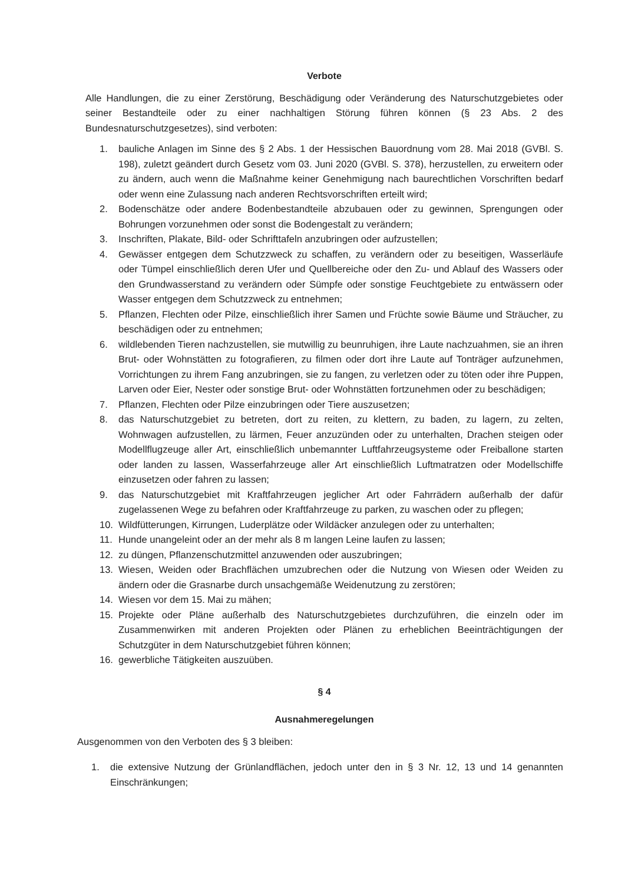Verbote
Alle Handlungen, die zu einer Zerstörung, Beschädigung oder Veränderung des Naturschutzgebietes oder seiner Bestandteile oder zu einer nachhaltigen Störung führen können (§ 23 Abs. 2 des Bundesnaturschutzgesetzes), sind verboten:
1. bauliche Anlagen im Sinne des § 2 Abs. 1 der Hessischen Bauordnung vom 28. Mai 2018 (GVBl. S. 198), zuletzt geändert durch Gesetz vom 03. Juni 2020 (GVBl. S. 378), herzustellen, zu erweitern oder zu ändern, auch wenn die Maßnahme keiner Genehmigung nach baurechtlichen Vorschriften bedarf oder wenn eine Zulassung nach anderen Rechtsvorschriften erteilt wird;
2. Bodenschätze oder andere Bodenbestandteile abzubauen oder zu gewinnen, Sprengungen oder Bohrungen vorzunehmen oder sonst die Bodengestalt zu verändern;
3. Inschriften, Plakate, Bild- oder Schrifttafeln anzubringen oder aufzustellen;
4. Gewässer entgegen dem Schutzzweck zu schaffen, zu verändern oder zu beseitigen, Wasserläufe oder Tümpel einschließlich deren Ufer und Quellbereiche oder den Zu- und Ablauf des Wassers oder den Grundwasserstand zu verändern oder Sümpfe oder sonstige Feuchtgebiete zu entwässern oder Wasser entgegen dem Schutzzweck zu entnehmen;
5. Pflanzen, Flechten oder Pilze, einschließlich ihrer Samen und Früchte sowie Bäume und Sträucher, zu beschädigen oder zu entnehmen;
6. wildlebenden Tieren nachzustellen, sie mutwillig zu beunruhigen, ihre Laute nachzuahmen, sie an ihren Brut- oder Wohnstätten zu fotografieren, zu filmen oder dort ihre Laute auf Tonträger aufzunehmen, Vorrichtungen zu ihrem Fang anzubringen, sie zu fangen, zu verletzen oder zu töten oder ihre Puppen, Larven oder Eier, Nester oder sonstige Brut- oder Wohnstätten fortzunehmen oder zu beschädigen;
7. Pflanzen, Flechten oder Pilze einzubringen oder Tiere auszusetzen;
8. das Naturschutzgebiet zu betreten, dort zu reiten, zu klettern, zu baden, zu lagern, zu zelten, Wohnwagen aufzustellen, zu lärmen, Feuer anzuzünden oder zu unterhalten, Drachen steigen oder Modellflugzeuge aller Art, einschließlich unbemannter Luftfahrzeugsysteme oder Freiballone starten oder landen zu lassen, Wasserfahrzeuge aller Art einschließlich Luftmatratzen oder Modellschiffe einzusetzen oder fahren zu lassen;
9. das Naturschutzgebiet mit Kraftfahrzeugen jeglicher Art oder Fahrrädern außerhalb der dafür zugelassenen Wege zu befahren oder Kraftfahrzeuge zu parken, zu waschen oder zu pflegen;
10. Wildfütterungen, Kirrungen, Luderplätze oder Wildäcker anzulegen oder zu unterhalten;
11. Hunde unangeleint oder an der mehr als 8 m langen Leine laufen zu lassen;
12. zu düngen, Pflanzenschutzmittel anzuwenden oder auszubringen;
13. Wiesen, Weiden oder Brachflächen umzubrechen oder die Nutzung von Wiesen oder Weiden zu ändern oder die Grasnarbe durch unsachgemäße Weidenutzung zu zerstören;
14. Wiesen vor dem 15. Mai zu mähen;
15. Projekte oder Pläne außerhalb des Naturschutzgebietes durchzuführen, die einzeln oder im Zusammenwirken mit anderen Projekten oder Plänen zu erheblichen Beeinträchtigungen der Schutzgüter in dem Naturschutzgebiet führen können;
16. gewerbliche Tätigkeiten auszuüben.
§ 4
Ausnahmeregelungen
Ausgenommen von den Verboten des § 3 bleiben:
1. die extensive Nutzung der Grünlandflächen, jedoch unter den in § 3 Nr. 12, 13 und 14 genannten Einschränkungen;